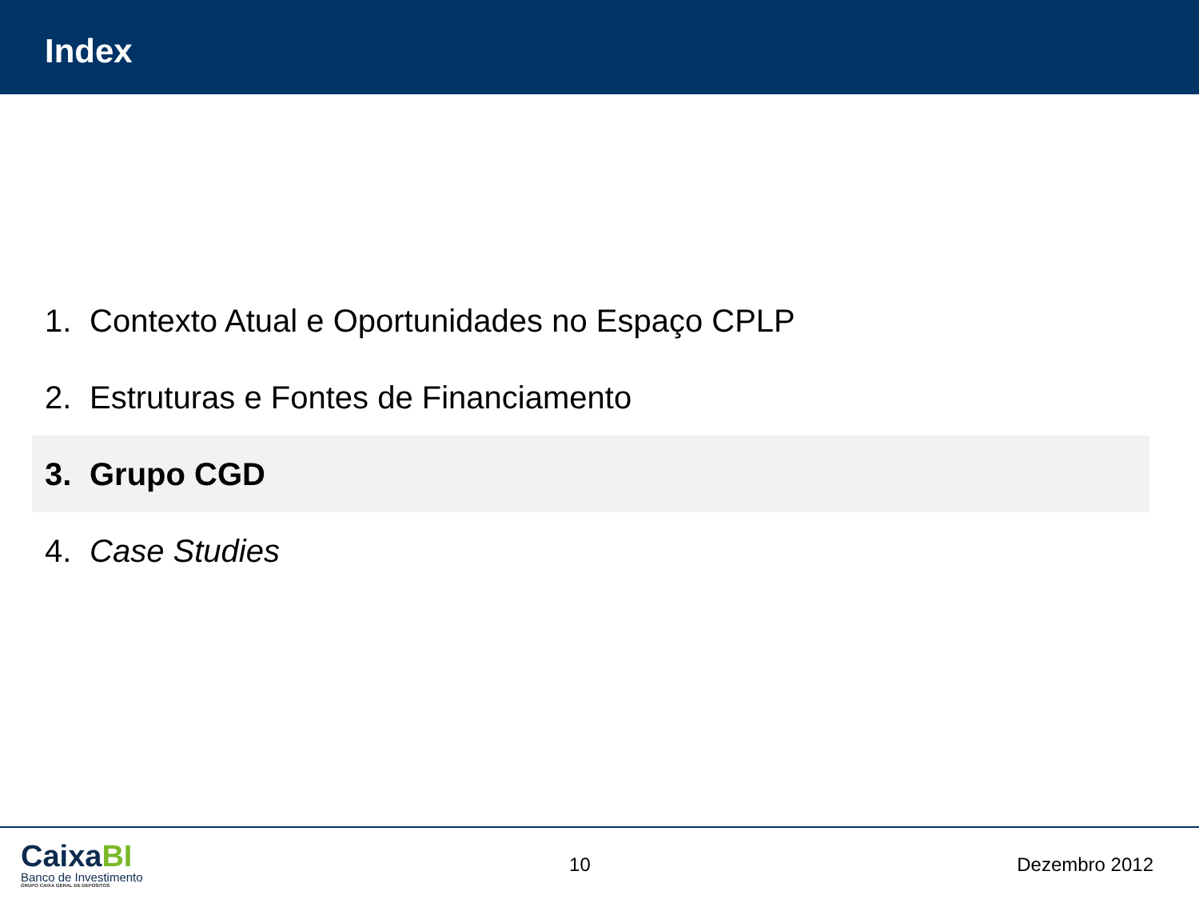Index
1. Contexto Atual e Oportunidades no Espaço CPLP
2. Estruturas e Fontes de Financiamento
3. Grupo CGD
4. Case Studies
CaixaBI
Banco de Investimento
GRUPO CAIXA GERAL DE DEPOSITOS
10 Dezembro 2012